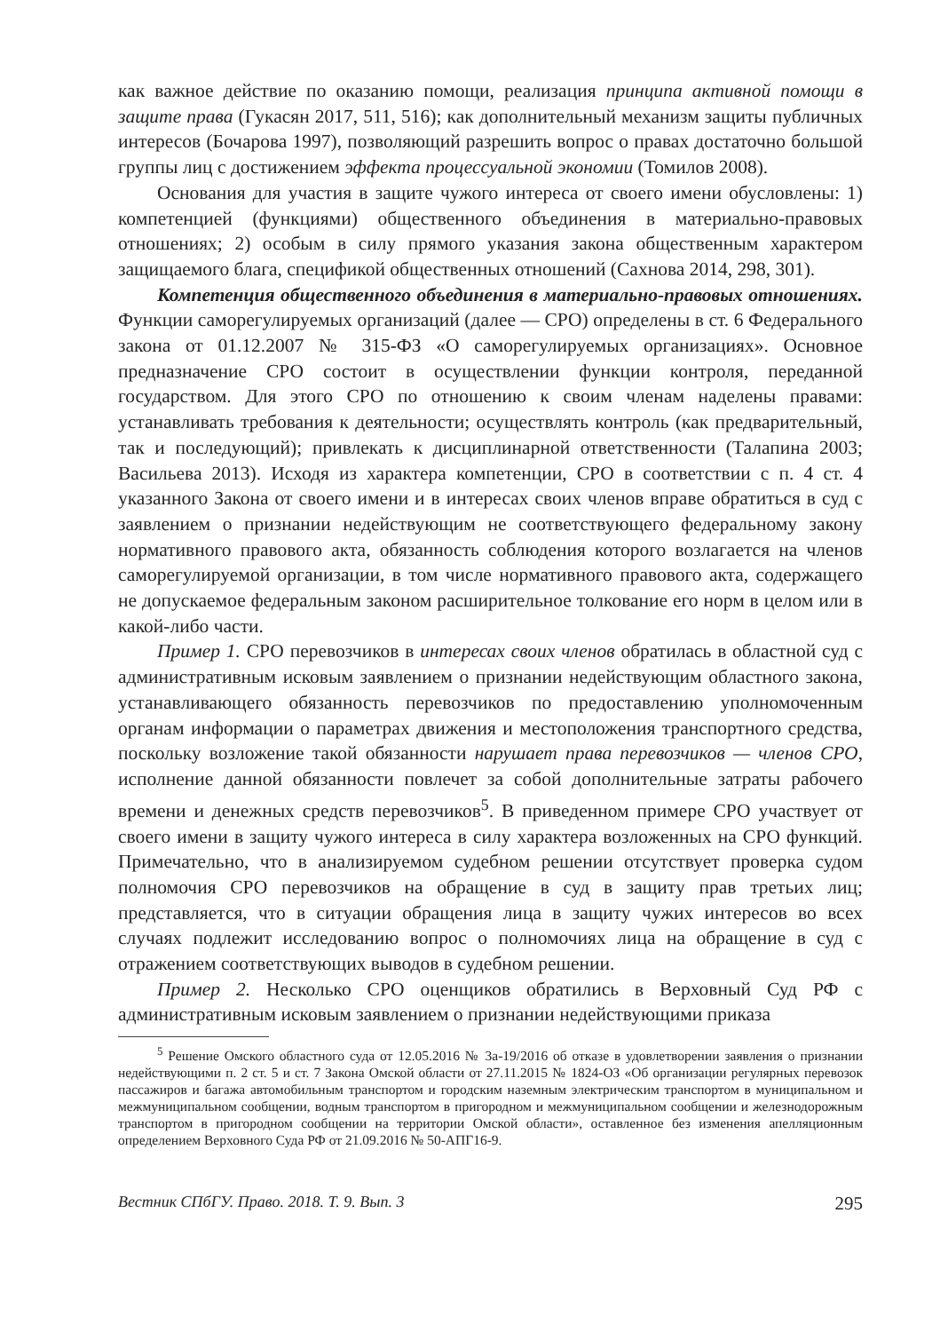как важное действие по оказанию помощи, реализация принципа активной помощи в защите права (Гукасян 2017, 511, 516); как дополнительный механизм защиты публичных интересов (Бочарова 1997), позволяющий разрешить вопрос о правах достаточно большой группы лиц с достижением эффекта процессуальной экономии (Томилов 2008).
Основания для участия в защите чужого интереса от своего имени обусловлены: 1) компетенцией (функциями) общественного объединения в материально-правовых отношениях; 2) особым в силу прямого указания закона общественным характером защищаемого блага, спецификой общественных отношений (Сахнова 2014, 298, 301).
Компетенция общественного объединения в материально-правовых отношениях. Функции саморегулируемых организаций (далее — СРО) определены в ст. 6 Федерального закона от 01.12.2007 № 315-ФЗ «О саморегулируемых организациях». Основное предназначение СРО состоит в осуществлении функции контроля, переданной государством. Для этого СРО по отношению к своим членам наделены правами: устанавливать требования к деятельности; осуществлять контроль (как предварительный, так и последующий); привлекать к дисциплинарной ответственности (Талапина 2003; Васильева 2013). Исходя из характера компетенции, СРО в соответствии с п. 4 ст. 4 указанного Закона от своего имени и в интересах своих членов вправе обратиться в суд с заявлением о признании недействующим не соответствующего федеральному закону нормативного правового акта, обязанность соблюдения которого возлагается на членов саморегулируемой организации, в том числе нормативного правового акта, содержащего не допускаемое федеральным законом расширительное толкование его норм в целом или в какой-либо части.
Пример 1. СРО перевозчиков в интересах своих членов обратилась в областной суд с административным исковым заявлением о признании недействующим областного закона, устанавливающего обязанность перевозчиков по предоставлению уполномоченным органам информации о параметрах движения и местоположения транспортного средства, поскольку возложение такой обязанности нарушает права перевозчиков — членов СРО, исполнение данной обязанности повлечет за собой дополнительные затраты рабочего времени и денежных средств перевозчиков<sup>5</sup>. В приведенном примере СРО участвует от своего имени в защиту чужого интереса в силу характера возложенных на СРО функций. Примечательно, что в анализируемом судебном решении отсутствует проверка судом полномочия СРО перевозчиков на обращение в суд в защиту прав третьих лиц; представляется, что в ситуации обращения лица в защиту чужих интересов во всех случаях подлежит исследованию вопрос о полномочиях лица на обращение в суд с отражением соответствующих выводов в судебном решении.
Пример 2. Несколько СРО оценщиков обратились в Верховный Суд РФ с административным исковым заявлением о признании недействующими приказа
<sup>5</sup> Решение Омского областного суда от 12.05.2016 № 3а-19/2016 об отказе в удовлетворении заявления о признании недействующими п. 2 ст. 5 и ст. 7 Закона Омской области от 27.11.2015 № 1824-ОЗ «Об организации регулярных перевозок пассажиров и багажа автомобильным транспортом и городским наземным электрическим транспортом в муниципальном и межмуниципальном сообщении, водным транспортом в пригородном и межмуниципальном сообщении и железнодорожным транспортом в пригородном сообщении на территории Омской области», оставленное без изменения апелляционным определением Верховного Суда РФ от 21.09.2016 № 50-АПГ16-9.
Вестник СПбГУ. Право. 2018. Т. 9. Вып. 3 295